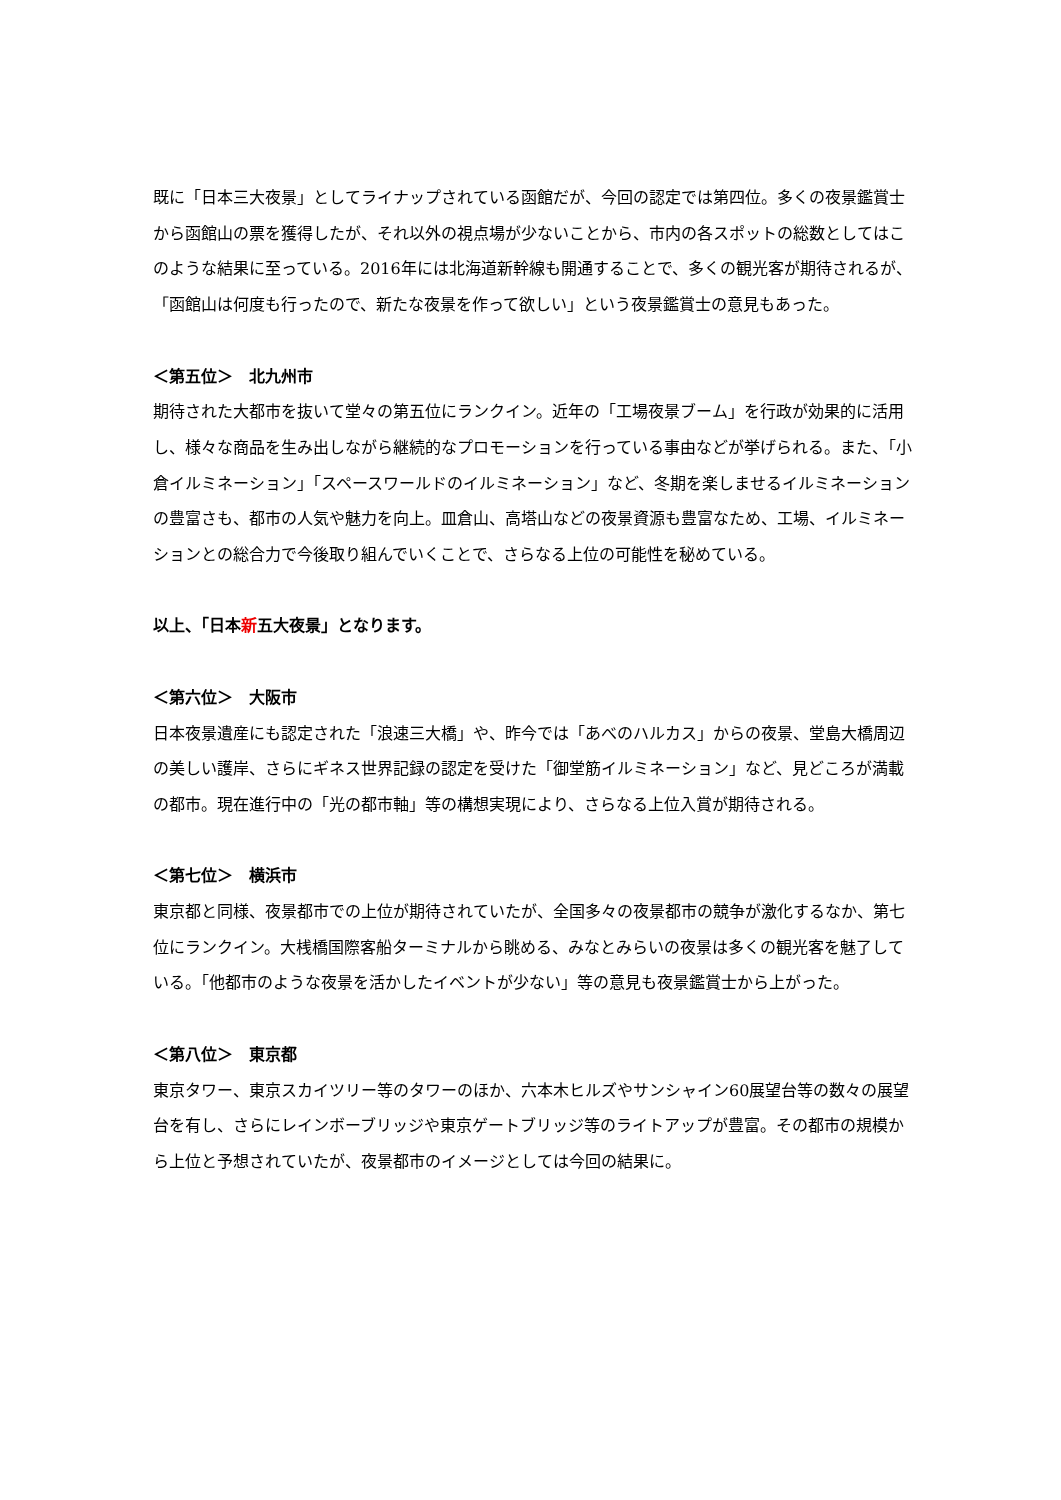既に「日本三大夜景」としてライナップされている函館だが、今回の認定では第四位。多くの夜景鑑賞士から函館山の票を獲得したが、それ以外の視点場が少ないことから、市内の各スポットの総数としてはこのような結果に至っている。2016年には北海道新幹線も開通することで、多くの観光客が期待されるが、「函館山は何度も行ったので、新たな夜景を作って欲しい」という夜景鑑賞士の意見もあった。
＜第五位＞　北九州市
期待された大都市を抜いて堂々の第五位にランクイン。近年の「工場夜景ブーム」を行政が効果的に活用し、様々な商品を生み出しながら継続的なプロモーションを行っている事由などが挙げられる。また、「小倉イルミネーション」「スペースワールドのイルミネーション」など、冬期を楽しませるイルミネーションの豊富さも、都市の人気や魅力を向上。皿倉山、高塔山などの夜景資源も豊富なため、工場、イルミネーションとの総合力で今後取り組んでいくことで、さらなる上位の可能性を秘めている。
以上、「日本新五大夜景」となります。
＜第六位＞　大阪市
日本夜景遺産にも認定された「浪速三大橋」や、昨今では「あべのハルカス」からの夜景、堂島大橋周辺の美しい護岸、さらにギネス世界記録の認定を受けた「御堂筋イルミネーション」など、見どころが満載の都市。現在進行中の「光の都市軸」等の構想実現により、さらなる上位入賞が期待される。
＜第七位＞　横浜市
東京都と同様、夜景都市での上位が期待されていたが、全国多々の夜景都市の競争が激化するなか、第七位にランクイン。大桟橋国際客船ターミナルから眺める、みなとみらいの夜景は多くの観光客を魅了している。「他都市のような夜景を活かしたイベントが少ない」等の意見も夜景鑑賞士から上がった。
＜第八位＞　東京都
東京タワー、東京スカイツリー等のタワーのほか、六本木ヒルズやサンシャイン60展望台等の数々の展望台を有し、さらにレインボーブリッジや東京ゲートブリッジ等のライトアップが豊富。その都市の規模から上位と予想されていたが、夜景都市のイメージとしては今回の結果に。